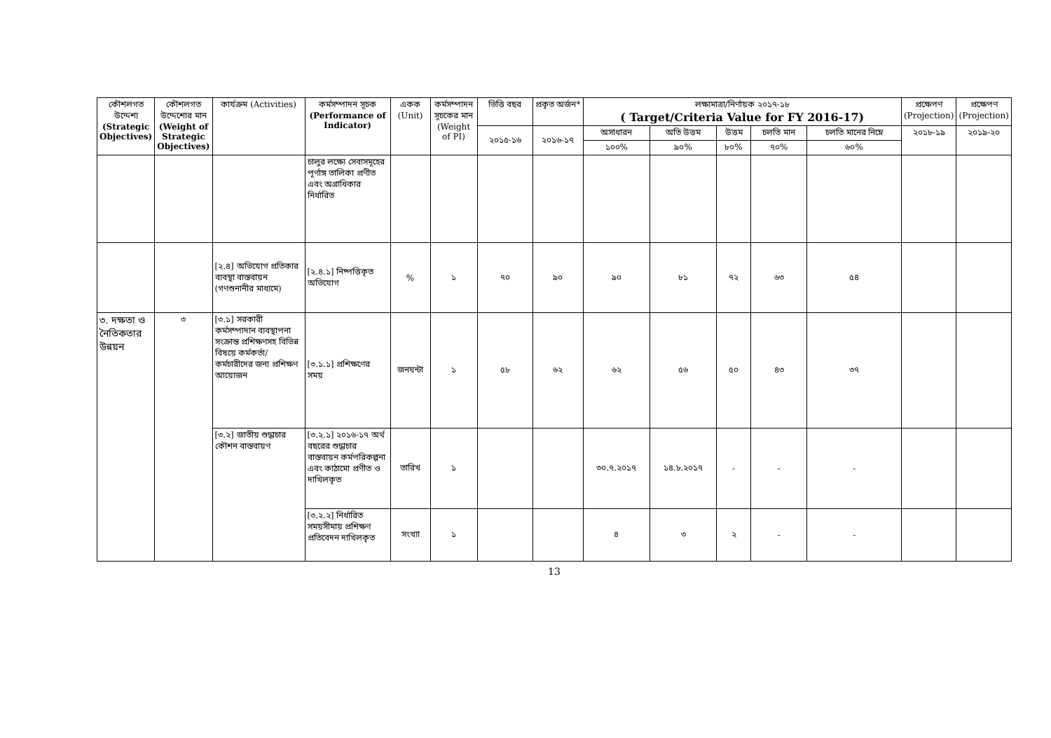| কৌশলগত উদ্দেশ্য (Strategic Objectives) | কৌশলগত উদ্দেশ্যের মান (Weight of Strategic Objectives) | কার্যক্রম (Activities) | কর্মসম্পাদন সূচক (Performance of Indicator) | একক (Unit) | কর্মসম্পাদন সূচকের মান (Weight of PI) | ভিত্তি বছর | প্রকৃত অর্জন* | লক্ষ্যমাত্রা/নির্ণায়ক ২০১৭-১৮ ( Target/Criteria Value for FY 2016-17) | | | | | প্রক্ষেপণ (Projection) | প্রক্ষেপণ (Projection) |
| --- | --- | --- | --- | --- | --- | --- | --- | --- | --- | --- | --- | --- | --- | --- |
| | | | | | | ২০১৫-১৬ | ২০১৬-১৭ | অসাধারন | অতি উত্তম | উত্তম | চলতি মান | চলতি মানের নিম্নে | ২০১৮-১৯ | ২০১৯-২০ |
| | | | | | | | | ১০০% | ৯০% | ৮০% | ৭০% | ৬০% | | |
| | | | চালুর লক্ষ্যে সেবাসমূহের পূর্ণাঙ্গ তালিকা প্রণীত এবং অগ্রাধিকার নির্ধারিত | | | | | | | | | | | |
| | | [২.৪] অভিযোগ প্রতিকার ব্যবস্থা বাস্তবায়ন (গণশুনানীর মাধ্যমে) | [২.৪.১] নিষ্পত্তিকৃত অভিযোগ | % | ১ | ৭০ | ৯০ | ৯০ | ৮১ | ৭২ | ৬৩ | ৫৪ | | |
| ৩. দক্ষতা ও নৈতিকতার উন্নয়ন | ৩ | [৩.১] সরকারী কর্মসম্পাদান ব্যবস্থাপনা সংক্রান্ত প্রশিক্ষণসহ বিভিন্ন বিষয়ে কর্মকর্তা/কর্মচারীদের জন্য প্রশিক্ষণ আয়োজন | [৩.১.১] প্রশিক্ষণের সময় | জনঘন্টা | ১ | ৫৮ | ৬২ | ৬২ | ৫৬ | ৫০ | ৪৩ | ৩৭ | | |
| | | [৩.২] জাতীয় শুদ্ধাচার কৌশন বাস্তবায়ণ | [৩.২.১] ২০১৬-১৭ অর্থ বছরের শুদ্ধাচার বাস্তবায়ন কর্মপরিকল্পনা এবং কাঠামো প্রণীত ও দাখিলকৃত | তারিখ | ১ | | | ৩০.৭.২০১৭ | ১৪.৮.২০১৭ | - | - | - | | |
| | | | [৩.২.২] নির্ধারিত সময়সীমায় প্রশিক্ষণ প্রতিবেদন দাখিলকৃত | সংখ্যা | ১ | | | ৪ | ৩ | ২ | - | - | | |
13